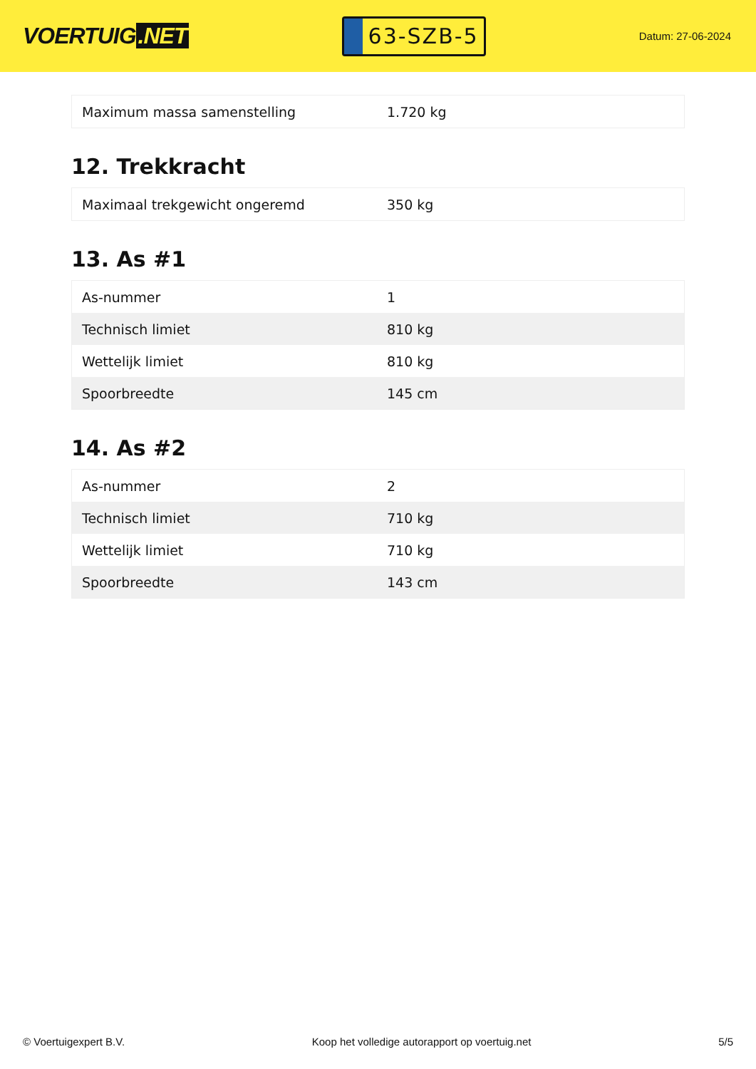VOERTUIG.NET
63-SZB-5
Datum: 27-06-2024
| Maximum massa samenstelling | 1.720 kg |
12. Trekkracht
| Maximaal trekgewicht ongeremd | 350 kg |
13. As #1
| As-nummer | 1 |
| Technisch limiet | 810 kg |
| Wettelijk limiet | 810 kg |
| Spoorbreedte | 145 cm |
14. As #2
| As-nummer | 2 |
| Technisch limiet | 710 kg |
| Wettelijk limiet | 710 kg |
| Spoorbreedte | 143 cm |
© Voertuigexpert B.V. Koop het volledige autorapport op voertuig.net 5/5